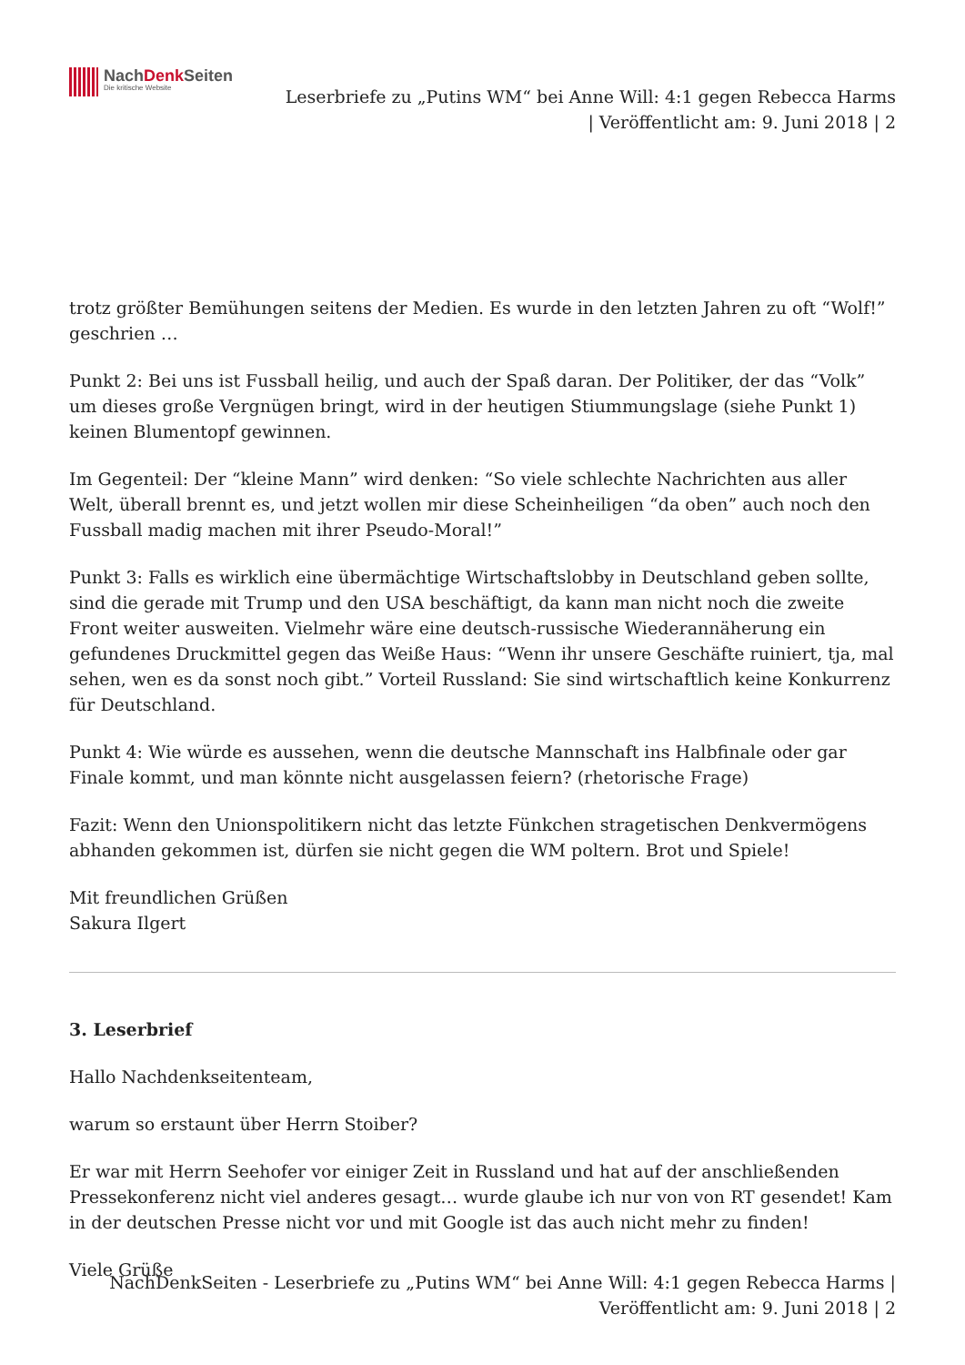NachDenk Seiten
Die kritische Website
Leserbriefe zu „Putins WM“ bei Anne Will: 4:1 gegen Rebecca Harms
| Veröffentlicht am: 9. Juni 2018 | 2
trotz größter Bemühungen seitens der Medien. Es wurde in den letzten Jahren zu oft “Wolf!” geschrien …
Punkt 2: Bei uns ist Fussball heilig, und auch der Spaß daran. Der Politiker, der das “Volk” um dieses große Vergnügen bringt, wird in der heutigen Stiummungslage (siehe Punkt 1) keinen Blumentopf gewinnen.
Im Gegenteil: Der “kleine Mann” wird denken: “So viele schlechte Nachrichten aus aller Welt, überall brennt es, und jetzt wollen mir diese Scheinheiligen “da oben” auch noch den Fussball madig machen mit ihrer Pseudo-Moral!”
Punkt 3: Falls es wirklich eine übermächtige Wirtschaftslobby in Deutschland geben sollte, sind die gerade mit Trump und den USA beschäftigt, da kann man nicht noch die zweite Front weiter ausweiten. Vielmehr wäre eine deutsch-russische Wiederannäherung ein gefundenes Druckmittel gegen das Weiße Haus: “Wenn ihr unsere Geschäfte ruiniert, tja, mal sehen, wen es da sonst noch gibt.” Vorteil Russland: Sie sind wirtschaftlich keine Konkurrenz für Deutschland.
Punkt 4: Wie würde es aussehen, wenn die deutsche Mannschaft ins Halbfinale oder gar Finale kommt, und man könnte nicht ausgelassen feiern? (rhetorische Frage)
Fazit: Wenn den Unionspolitikern nicht das letzte Fünkchen stragetischen Denkvermögens abhanden gekommen ist, dürfen sie nicht gegen die WM poltern. Brot und Spiele!
Mit freundlichen Grüßen
Sakura Ilgert
3. Leserbrief
Hallo Nachdenkseitenteam,
warum so erstaunt über Herrn Stoiber?
Er war mit Herrn Seehofer vor einiger Zeit in Russland und hat auf der anschließenden Pressekonferenz nicht viel anderes gesagt… wurde glaube ich nur von von RT gesendet! Kam in der deutschen Presse nicht vor und mit Google ist das auch nicht mehr zu finden!
Viele Grüße
NachDenkSeiten - Leserbriefe zu „Putins WM“ bei Anne Will: 4:1 gegen Rebecca Harms |
Veröffentlicht am: 9. Juni 2018 | 2